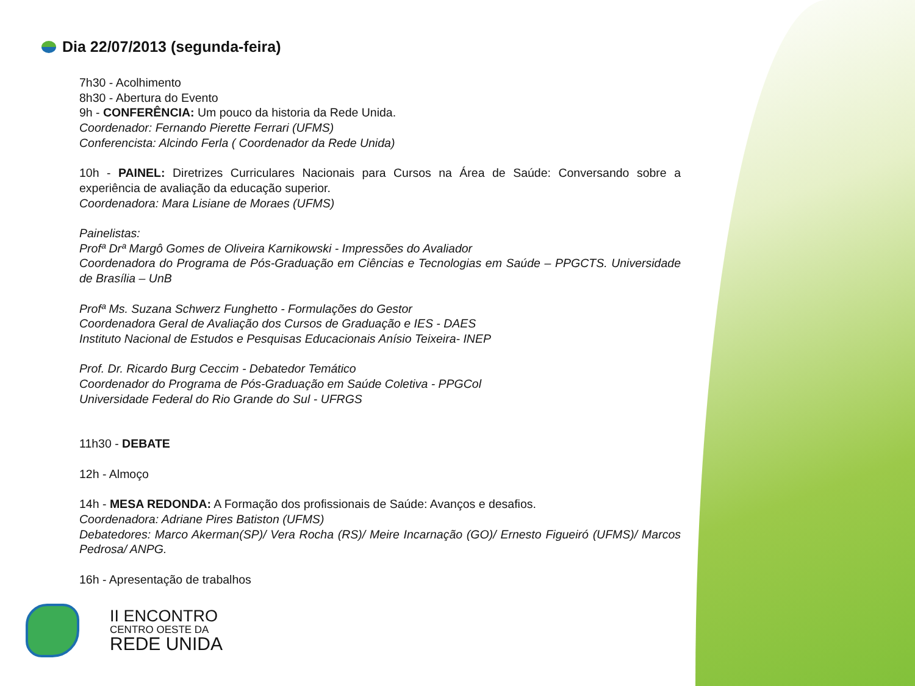Dia 22/07/2013 (segunda-feira)
7h30 - Acolhimento
8h30 - Abertura do Evento
9h - CONFERÊNCIA: Um pouco da historia da Rede Unida.
Coordenador: Fernando Pierette Ferrari (UFMS)
Conferencista: Alcindo Ferla ( Coordenador da Rede Unida)
10h - PAINEL: Diretrizes Curriculares Nacionais para Cursos na Área de Saúde: Conversando sobre a experiência de avaliação da educação superior.
Coordenadora: Mara Lisiane de Moraes (UFMS)
Painelistas:
Profª Drª Margô Gomes de Oliveira Karnikowski - Impressões do Avaliador
Coordenadora do Programa de Pós-Graduação em Ciências e Tecnologias em Saúde – PPGCTS. Universidade de Brasília – UnB
Profª Ms. Suzana Schwerz Funghetto - Formulações do Gestor
Coordenadora Geral de Avaliação dos Cursos de Graduação e IES - DAES
Instituto Nacional de Estudos e Pesquisas Educacionais Anísio Teixeira- INEP
Prof. Dr. Ricardo Burg Ceccim - Debatedor Temático
Coordenador do Programa de Pós-Graduação em Saúde Coletiva - PPGCol
Universidade Federal do Rio Grande do Sul - UFRGS
11h30 - DEBATE
12h - Almoço
14h - MESA REDONDA: A Formação dos profissionais de Saúde: Avanços e desafios.
Coordenadora: Adriane Pires Batiston (UFMS)
Debatedores: Marco Akerman(SP)/ Vera Rocha (RS)/ Meire Incarnação (GO)/ Ernesto Figueiró (UFMS)/ Marcos Pedrosa/ ANPG.
16h - Apresentação de trabalhos
II ENCONTRO
CENTRO OESTE DA
REDE UNIDA